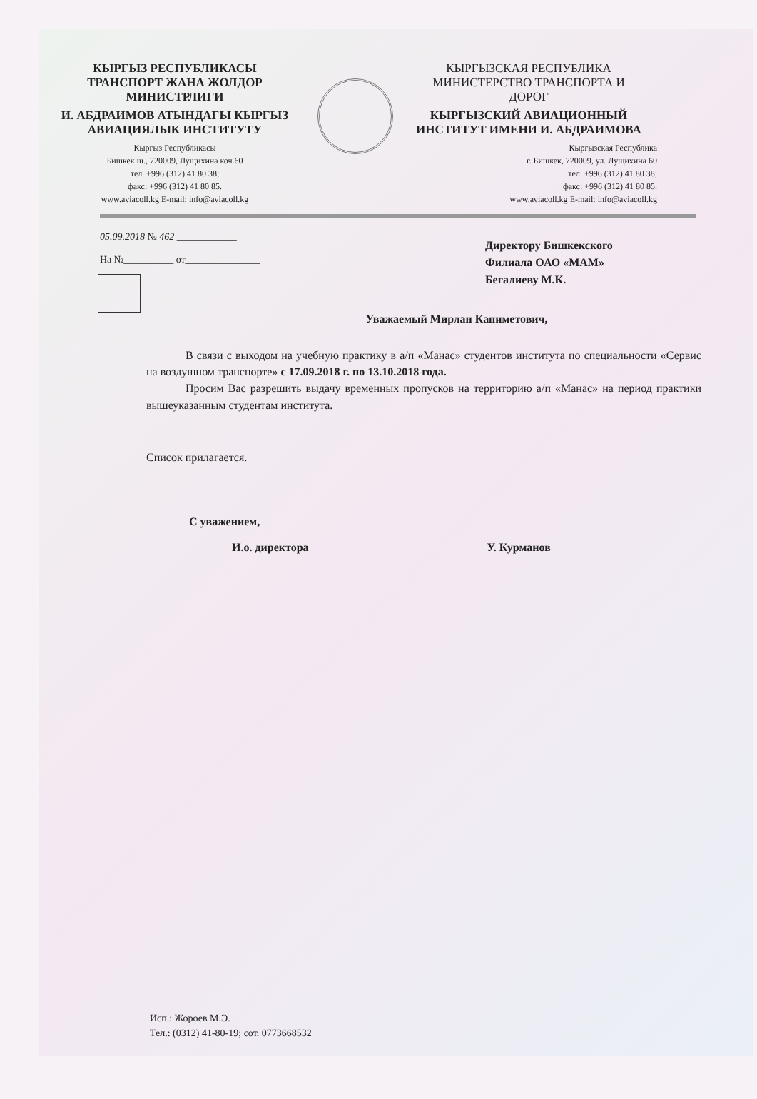КЫРГЫЗ РЕСПУБЛИКАСЫ
ТРАНСПОРТ ЖАНА ЖОЛДОР
МИНИСТРЛИГИ
И. АБДРАИМОВ АТЫНДАГЫ КЫРГЫЗ
АВИАЦИЯЛЫК ИНСТИТУТУ
Кыргыз Республикасы
Бишкек ш., 720009, Лущихина коч.60
тел. +996 (312) 41 80 38;
факс: +996 (312) 41 80 85.
www.aviacoll.kg E-mail: info@aviacoll.kg
КЫРГЫЗСКАЯ РЕСПУБЛИКА
МИНИСТЕРСТВО ТРАНСПОРТА И
ДОРОГ
КЫРГЫЗСКИЙ АВИАЦИОННЫЙ
ИНСТИТУТ ИМЕНИ И. АБДРАИМОВА
Кыргызская Республика
г. Бишкек, 720009, ул. Лущихина 60
тел. +996 (312) 41 80 38;
факс: +996 (312) 41 80 85.
www.aviacoll.kg E-mail: info@aviacoll.kg
05.09.2018 № 462 ____________
На №__________ от_______________
Директору Бишкекского
Филиала ОАО «МАМ»
Бегалиеву М.К.
Уважаемый Мирлан Капиметович,
В связи с выходом на учебную практику в а/п «Манас» студентов института по специальности «Сервис на воздушном транспорте» с 17.09.2018 г. по 13.10.2018 года.
Просим Вас разрешить выдачу временных пропусков на территорию а/п «Манас» на период практики вышеуказанным студентам института.
Список прилагается.
С уважением,
И.о. директора У. Курманов
Исп.: Жороев М.Э.
Тел.: (0312) 41-80-19; сот. 0773668532